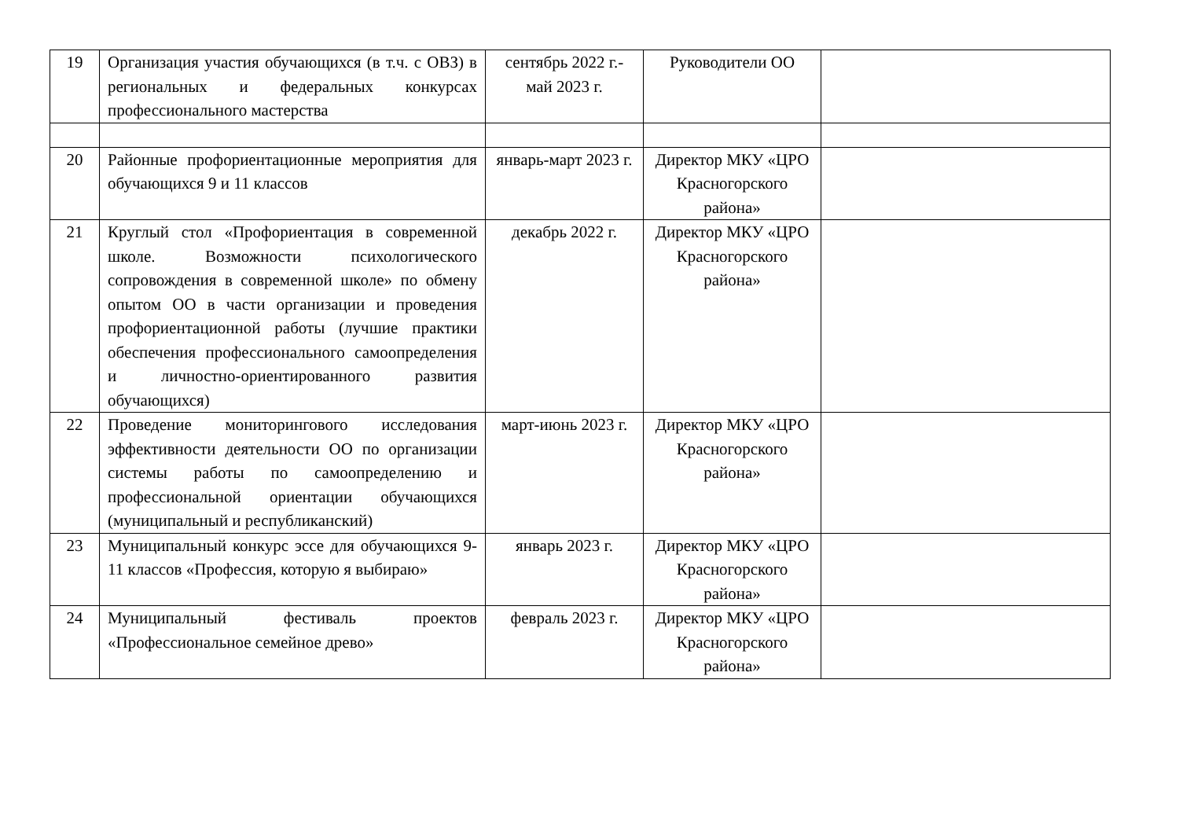| 19 | Организация участия обучающихся (в т.ч. с ОВЗ) в региональных и федеральных конкурсах профессионального мастерства | сентябрь 2022 г.-май 2023 г. | Руководители ОО | |
| 20 | Районные профориентационные мероприятия для обучающихся 9 и 11 классов | январь-март 2023 г. | Директор МКУ «ЦРО Красногорского района» | |
| 21 | Круглый стол «Профориентация в современной школе. Возможности психологического сопровождения в современной школе» по обмену опытом ОО в части организации и проведения профориентационной работы (лучшие практики обеспечения профессионального самоопределения и личностно-ориентированного развития обучающихся) | декабрь 2022 г. | Директор МКУ «ЦРО Красногорского района» | |
| 22 | Проведение мониторингового исследования эффективности деятельности ОО по организации системы работы по самоопределению и профессиональной ориентации обучающихся (муниципальный и республиканский) | март-июнь 2023 г. | Директор МКУ «ЦРО Красногорского района» | |
| 23 | Муниципальный конкурс эссе для обучающихся 9-11 классов «Профессия, которую я выбираю» | январь 2023 г. | Директор МКУ «ЦРО Красногорского района» | |
| 24 | Муниципальный фестиваль проектов «Профессиональное семейное древо» | февраль 2023 г. | Директор МКУ «ЦРО Красногорского района» | |